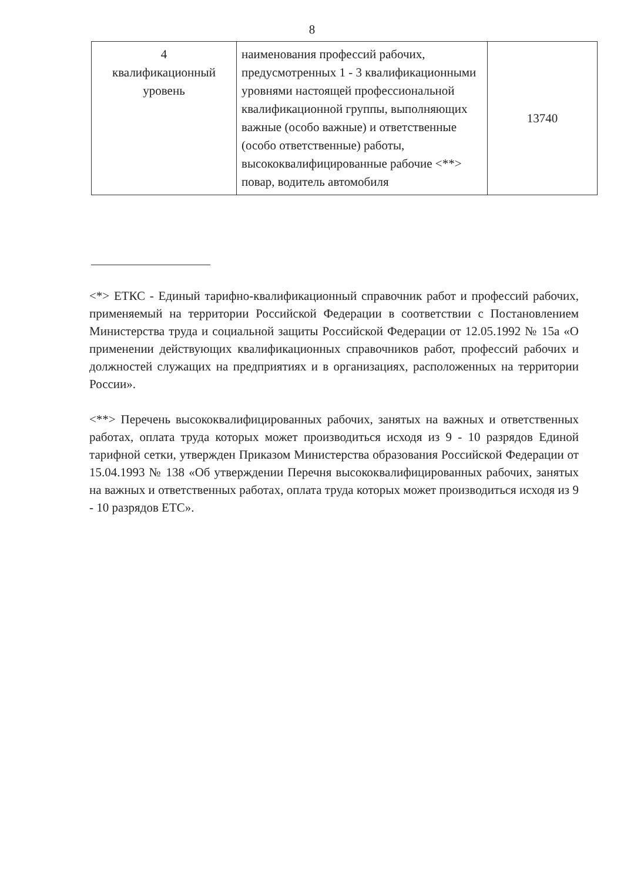8
| 4 квалификационный уровень | наименования профессий рабочих, предусмотренных 1 - 3 квалификационными уровнями настоящей профессиональной квалификационной группы, выполняющих важные (особо важные) и ответственные (особо ответственные) работы, высококвалифицированные рабочие <**> повар, водитель автомобиля | 13740 |
<*> ЕТКС - Единый тарифно-квалификационный справочник работ и профессий рабочих, применяемый на территории Российской Федерации в соответствии с Постановлением Министерства труда и социальной защиты Российской Федерации от 12.05.1992 № 15а «О применении действующих квалификационных справочников работ, профессий рабочих и должностей служащих на предприятиях и в организациях, расположенных на территории России».
<**> Перечень высококвалифицированных рабочих, занятых на важных и ответственных работах, оплата труда которых может производиться исходя из 9 - 10 разрядов Единой тарифной сетки, утвержден Приказом Министерства образования Российской Федерации от 15.04.1993 № 138 «Об утверждении Перечня высококвалифицированных рабочих, занятых на важных и ответственных работах, оплата труда которых может производиться исходя из 9 - 10 разрядов ЕТС».